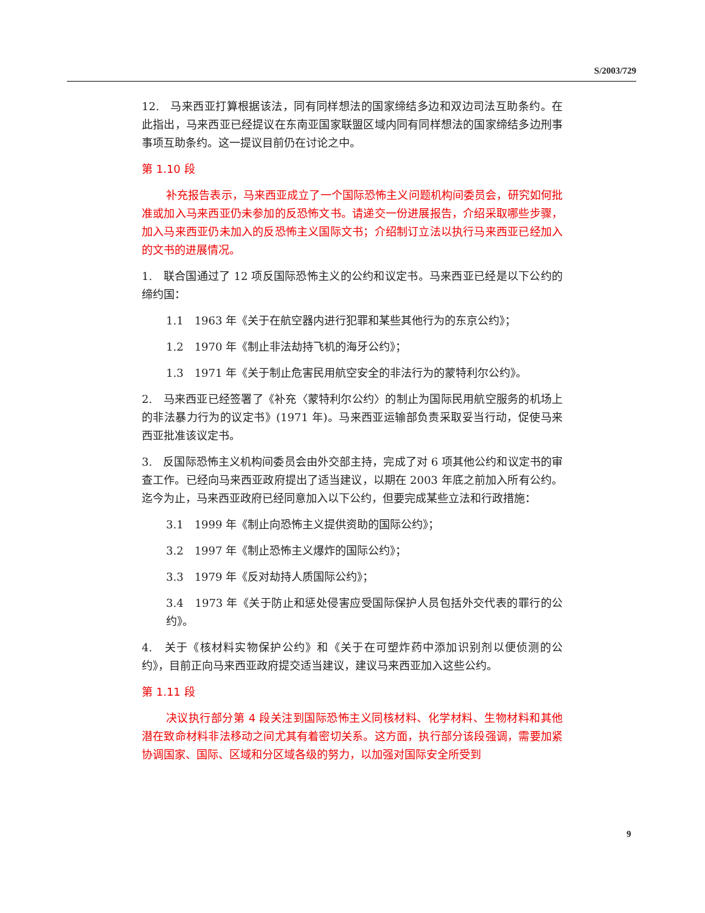S/2003/729
12.　马来西亚打算根据该法，同有同样想法的国家缔结多边和双边司法互助条约。在此指出，马来西亚已经提议在东南亚国家联盟区域内同有同样想法的国家缔结多边刑事事项互助条约。这一提议目前仍在讨论之中。
第 1.10 段
补充报告表示，马来西亚成立了一个国际恐怖主义问题机构间委员会，研究如何批准或加入马来西亚仍未参加的反恐怖文书。请递交一份进展报告，介绍采取哪些步骤，加入马来西亚仍未加入的反恐怖主义国际文书；介绍制订立法以执行马来西亚已经加入的文书的进展情况。
1.　联合国通过了 12 项反国际恐怖主义的公约和议定书。马来西亚已经是以下公约的缔约国：
1.1　1963 年《关于在航空器内进行犯罪和某些其他行为的东京公约》；
1.2　1970 年《制止非法劫持飞机的海牙公约》；
1.3　1971 年《关于制止危害民用航空安全的非法行为的蒙特利尔公约》。
2.　马来西亚已经签署了《补充〈蒙特利尔公约〉的制止为国际民用航空服务的机场上的非法暴力行为的议定书》(1971 年)。马来西亚运输部负责采取妥当行动，促使马来西亚批准该议定书。
3.　反国际恐怖主义机构间委员会由外交部主持，完成了对 6 项其他公约和议定书的审查工作。已经向马来西亚政府提出了适当建议，以期在 2003 年底之前加入所有公约。迄今为止，马来西亚政府已经同意加入以下公约，但要完成某些立法和行政措施：
3.1　1999 年《制止向恐怖主义提供资助的国际公约》；
3.2　1997 年《制止恐怖主义爆炸的国际公约》；
3.3　1979 年《反对劫持人质国际公约》；
3.4　1973 年《关于防止和惩处侵害应受国际保护人员包括外交代表的罪行的公约》。
4.　关于《核材料实物保护公约》和《关于在可塑炸药中添加识别剂以便侦测的公约》，目前正向马来西亚政府提交适当建议，建议马来西亚加入这些公约。
第 1.11 段
决议执行部分第 4 段关注到国际恐怖主义同核材料、化学材料、生物材料和其他潜在致命材料非法移动之间尤其有着密切关系。这方面，执行部分该段强调，需要加紧协调国家、国际、区域和分区域各级的努力，以加强对国际安全所受到
9